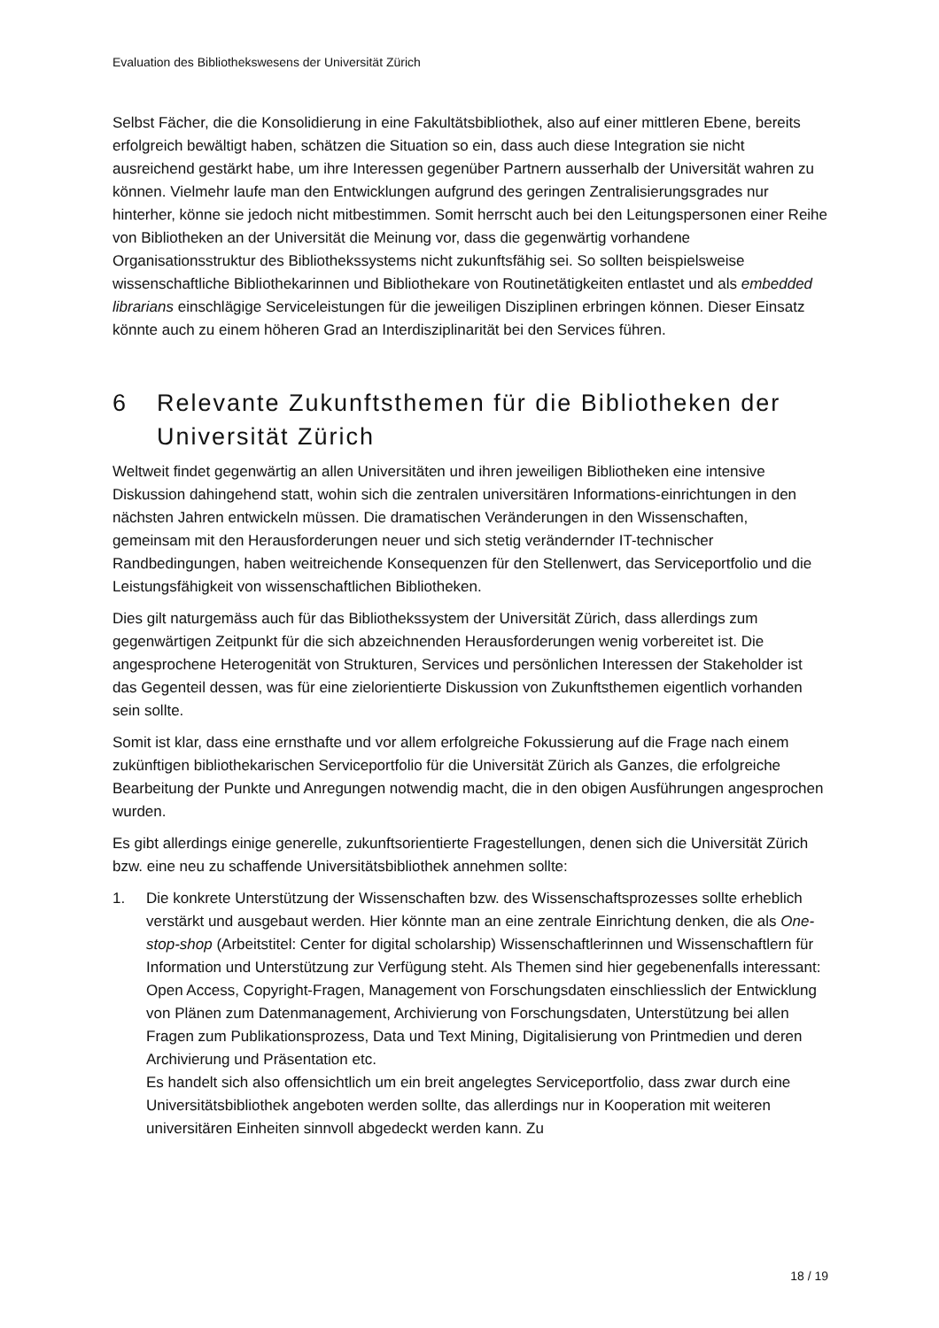Evaluation des Bibliothekswesens der Universität Zürich
Selbst Fächer, die die Konsolidierung in eine Fakultätsbibliothek, also auf einer mittleren Ebene, bereits erfolgreich bewältigt haben, schätzen die Situation so ein, dass auch diese Integration sie nicht ausreichend gestärkt habe, um ihre Interessen gegenüber Partnern ausserhalb der Universität wahren zu können. Vielmehr laufe man den Entwicklungen aufgrund des geringen Zentralisierungsgrades nur hinterher, könne sie jedoch nicht mitbestimmen. Somit herrscht auch bei den Leitungspersonen einer Reihe von Bibliotheken an der Universität die Meinung vor, dass die gegenwärtig vorhandene Organisationsstruktur des Bibliothekssystems nicht zukunftsfähig sei. So sollten beispielsweise wissenschaftliche Bibliothekarinnen und Bibliothekare von Routinetätigkeiten entlastet und als embedded librarians einschlägige Serviceleistungen für die jeweiligen Disziplinen erbringen können. Dieser Einsatz könnte auch zu einem höheren Grad an Interdisziplinarität bei den Services führen.
6 Relevante Zukunftsthemen für die Bibliotheken der Universität Zürich
Weltweit findet gegenwärtig an allen Universitäten und ihren jeweiligen Bibliotheken eine intensive Diskussion dahingehend statt, wohin sich die zentralen universitären Informations-einrichtungen in den nächsten Jahren entwickeln müssen. Die dramatischen Veränderungen in den Wissenschaften, gemeinsam mit den Herausforderungen neuer und sich stetig verändernder IT-technischer Randbedingungen, haben weitreichende Konsequenzen für den Stellenwert, das Serviceportfolio und die Leistungsfähigkeit von wissenschaftlichen Bibliotheken.
Dies gilt naturgemäss auch für das Bibliothekssystem der Universität Zürich, dass allerdings zum gegenwärtigen Zeitpunkt für die sich abzeichnenden Herausforderungen wenig vorbereitet ist. Die angesprochene Heterogenität von Strukturen, Services und persönlichen Interessen der Stakeholder ist das Gegenteil dessen, was für eine zielorientierte Diskussion von Zukunftsthemen eigentlich vorhanden sein sollte.
Somit ist klar, dass eine ernsthafte und vor allem erfolgreiche Fokussierung auf die Frage nach einem zukünftigen bibliothekarischen Serviceportfolio für die Universität Zürich als Ganzes, die erfolgreiche Bearbeitung der Punkte und Anregungen notwendig macht, die in den obigen Ausführungen angesprochen wurden.
Es gibt allerdings einige generelle, zukunftsorientierte Fragestellungen, denen sich die Universität Zürich bzw. eine neu zu schaffende Universitätsbibliothek annehmen sollte:
1. Die konkrete Unterstützung der Wissenschaften bzw. des Wissenschaftsprozesses sollte erheblich verstärkt und ausgebaut werden. Hier könnte man an eine zentrale Einrichtung denken, die als One-stop-shop (Arbeitstitel: Center for digital scholarship) Wissenschaftlerinnen und Wissenschaftlern für Information und Unterstützung zur Verfügung steht. Als Themen sind hier gegebenenfalls interessant: Open Access, Copyright-Fragen, Management von Forschungsdaten einschliesslich der Entwicklung von Plänen zum Datenmanagement, Archivierung von Forschungsdaten, Unterstützung bei allen Fragen zum Publikationsprozess, Data und Text Mining, Digitalisierung von Printmedien und deren Archivierung und Präsentation etc.
Es handelt sich also offensichtlich um ein breit angelegtes Serviceportfolio, dass zwar durch eine Universitätsbibliothek angeboten werden sollte, das allerdings nur in Kooperation mit weiteren universitären Einheiten sinnvoll abgedeckt werden kann. Zu
18 / 19